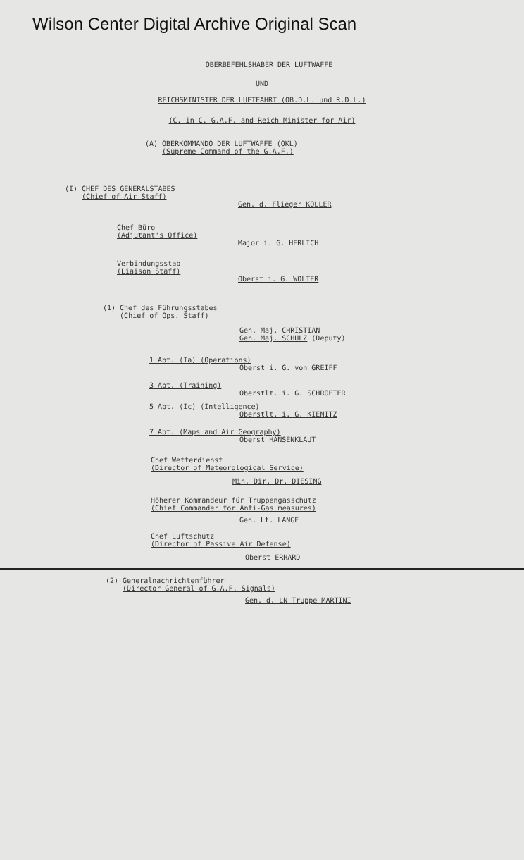Wilson Center Digital Archive Original Scan
OBERBEFEHLSHABER DER LUFTWAFFE
UND
REICHSMINISTER DER LUFTFAHRT (OB.D.L. und R.D.L.)
(C. in C. G.A.F. and Reich Minister for Air)
(A) OBERKOMMANDO DER LUFTWAFFE (OKL)
(Supreme Command of the G.A.F.)
(I) CHEF DES GENERALSTABES
(Chief of Air Staff)
Gen. d. Flieger KOLLER
Chef Büro
(Adjutant's Office)
Major i. G. HERLICH
Verbindungsstab
(Liaison Staff)
Oberst i. G. WOLTER
(1) Chef des Führungsstabes
(Chief of Ops. Staff)
Gen. Maj. CHRISTIAN
Gen. Maj. SCHULZ (Deputy)
1 Abt. (Ia) (Operations)
Oberst i. G. von GREIFF
3 Abt. (Training)
Oberstlt. i. G. SCHROETER
5 Abt. (Ic) (Intelligence)
Oberstlt. i. G. KIENITZ
7 Abt. (Maps and Air Geography)
Oberst HANSENKLAUT
Chef Wetterdienst
(Director of Meteorological Service)
Min. Dir. Dr. DIESING
Höherer Kommandeur für Truppengasschutz
(Chief Commander for Anti-Gas measures)
Gen. Lt. LANGE
Chef Luftschutz
(Director of Passive Air Defense)
Oberst ERHARD
(2) Generalnachrichtenführer
(Director General of G.A.F. Signals)
Gen. d. LN Truppe MARTINI